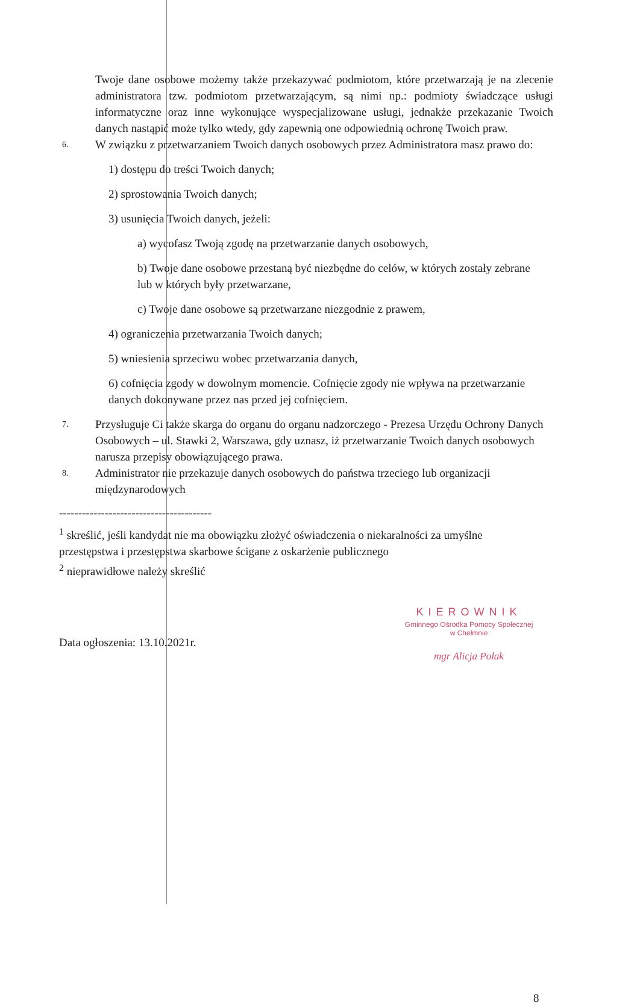Twoje dane osobowe możemy także przekazywać podmiotom, które przetwarzają je na zlecenie administratora tzw. podmiotom przetwarzającym, są nimi np.: podmioty świadczące usługi informatyczne oraz inne wykonujące wyspecjalizowane usługi, jednakże przekazanie Twoich danych nastąpić może tylko wtedy, gdy zapewnią one odpowiednią ochronę Twoich praw.
6. W związku z przetwarzaniem Twoich danych osobowych przez Administratora masz prawo do:
1) dostępu do treści Twoich danych;
2) sprostowania Twoich danych;
3) usunięcia Twoich danych, jeżeli:
a) wycofasz Twoją zgodę na przetwarzanie danych osobowych,
b) Twoje dane osobowe przestaną być niezbędne do celów, w których zostały zebrane lub w których były przetwarzane,
c) Twoje dane osobowe są przetwarzane niezgodnie z prawem,
4) ograniczenia przetwarzania Twoich danych;
5) wniesienia sprzeciwu wobec przetwarzania danych,
6) cofnięcia zgody w dowolnym momencie. Cofnięcie zgody nie wpływa na przetwarzanie danych dokonywane przez nas przed jej cofnięciem.
7. Przysługuje Ci także skarga do organu do organu nadzorczego - Prezesa Urzędu Ochrony Danych Osobowych – ul. Stawki 2, Warszawa, gdy uznasz, iż przetwarzanie Twoich danych osobowych narusza przepisy obowiązującego prawa.
8. Administrator nie przekazuje danych osobowych do państwa trzeciego lub organizacji międzynarodowych
----------------------------------------
<sup>1</sup> skreślić, jeśli kandydat nie ma obowiązku złożyć oświadczenia o niekaralności za umyślne przestępstwa i przestępstwa skarbowe ścigane z oskarżenie publicznego
<sup>2</sup> nieprawidłowe należy skreślić
Data ogłoszenia: 13.10.2021r.
KIEROWNIK
Gminnego Ośrodka Pomocy Społecznej
w Chełmnie
mgr Alicja Polak
8